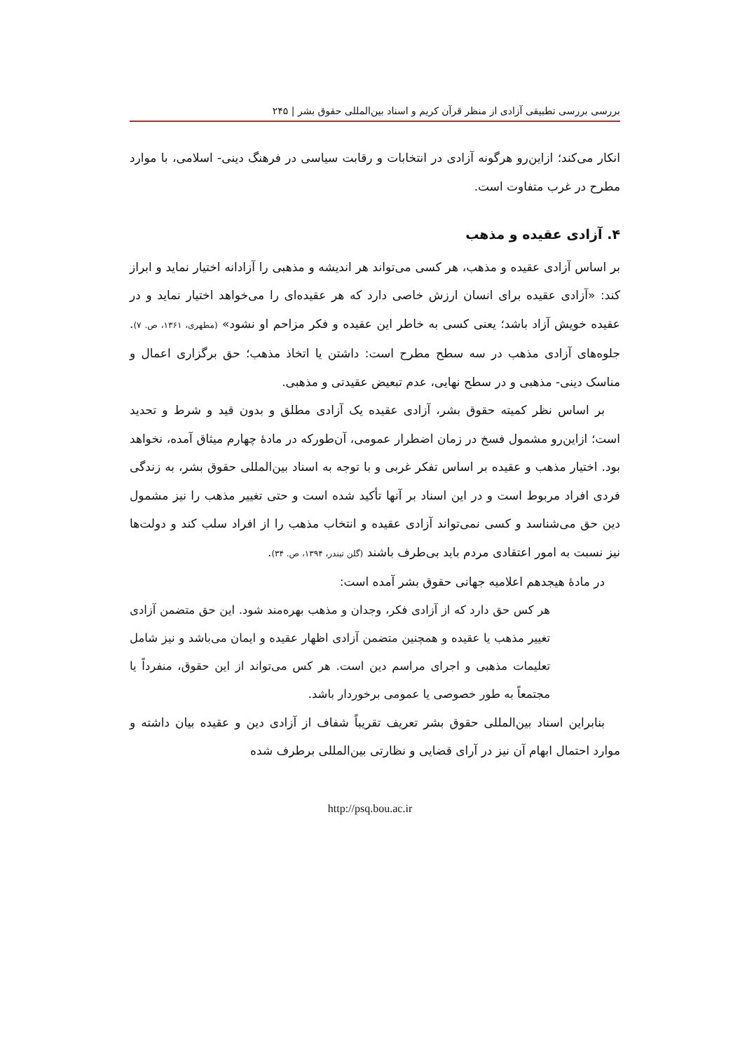بررسی بررسی تطبیقی آزادی از منظر قرآن کریم و اسناد بین‌المللی حقوق بشر | ۲۴۵
انکار می‌کند؛ ازاین‌رو هرگونه آزادی در انتخابات و رقابت سیاسی در فرهنگ دینی- اسلامی، با موارد مطرح در غرب متفاوت است.
۴. آزادی عقیده و مذهب
بر اساس آزادی عقیده و مذهب، هر کسی می‌تواند هر اندیشه و مذهبی را آزادانه اختیار نماید و ابراز کند: «آزادی عقیده برای انسان ارزش خاصی دارد که هر عقیده‌ای را می‌خواهد اختیار نماید و در عقیده خویش آزاد باشد؛ یعنی کسی به خاطر این عقیده و فکر مزاحم او نشود» (مطهری، ۱۳۶۱، ص. ۷). جلوه‌های آزادی مذهب در سه سطح مطرح است: داشتن یا اتخاذ مذهب؛ حق برگزاری اعمال و مناسک دینی- مذهبی و در سطح نهایی، عدم تبعیض عقیدتی و مذهبی.
بر اساس نظر کمیته حقوق بشر، آزادی عقیده یک آزادی مطلق و بدون قید و شرط و تحدید است؛ ازاین‌رو مشمول فسخ در زمان اضطرار عمومی، آن‌طورکه در مادهٔ چهارم میثاق آمده، نخواهد بود. اختیار مذهب و عقیده بر اساس تفکر غربی و با توجه به اسناد بین‌المللی حقوق بشر، به زندگی فردی افراد مربوط است و در این اسناد بر آنها تأکید شده است و حتی تغییر مذهب را نیز مشمول دین حق می‌شناسد و کسی نمی‌تواند آزادی عقیده و انتخاب مذهب را از افراد سلب کند و دولت‌ها نیز نسبت به امور اعتقادی مردم باید بی‌طرف باشند (گلن تیندر، ۱۳۹۴، ص. ۳۴).
در مادهٔ هیجدهم اعلامیه جهانی حقوق بشر آمده است:
هر کس حق دارد که از آزادی فکر، وجدان و مذهب بهره‌مند شود. این حق متضمن آزادی تغییر مذهب یا عقیده و همچنین متضمن آزادی اظهار عقیده و ایمان می‌باشد و نیز شامل تعلیمات مذهبی و اجرای مراسم دین است. هر کس می‌تواند از این حقوق، منفرداً یا مجتمعاً به طور خصوصی یا عمومی برخوردار باشد.
بنابراین اسناد بین‌المللی حقوق بشر تعریف تقریباً شفاف از آزادی دین و عقیده بیان داشته و موارد احتمال ابهام آن نیز در آرای قضایی و نظارتی بین‌المللی برطرف شده
http://psq.bou.ac.ir